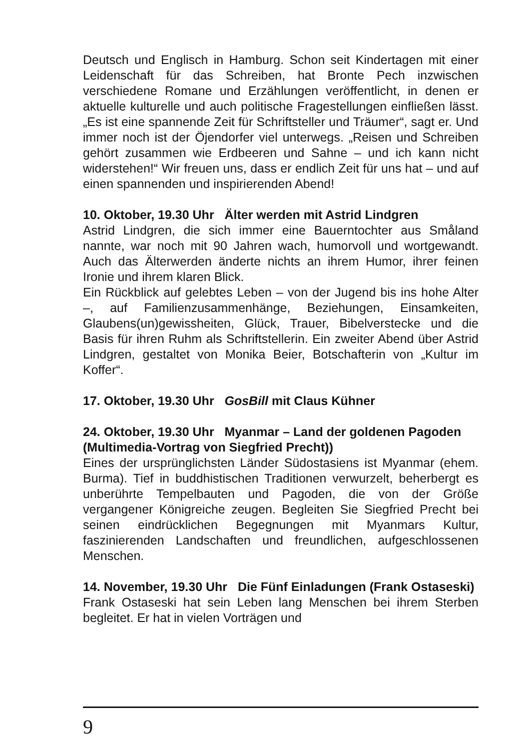Deutsch und Englisch in Hamburg. Schon seit Kindertagen mit einer Leidenschaft für das Schreiben, hat Bronte Pech inzwischen verschiedene Romane und Erzählungen veröffentlicht, in denen er aktuelle kulturelle und auch politische Fragestellungen einfließen lässt. „Es ist eine spannende Zeit für Schriftsteller und Träumer“, sagt er. Und immer noch ist der Öjendorfer viel unterwegs. „Reisen und Schreiben gehört zusammen wie Erdbeeren und Sahne – und ich kann nicht widerstehen!“ Wir freuen uns, dass er endlich Zeit für uns hat – und auf einen spannenden und inspirierenden Abend!
10. Oktober, 19.30 Uhr Älter werden mit Astrid Lindgren
Astrid Lindgren, die sich immer eine Bauerntochter aus Småland nannte, war noch mit 90 Jahren wach, humorvoll und wortgewandt. Auch das Älterwerden änderte nichts an ihrem Humor, ihrer feinen Ironie und ihrem klaren Blick.
Ein Rückblick auf gelebtes Leben – von der Jugend bis ins hohe Alter –, auf Familienzusammenhänge, Beziehungen, Einsamkeiten, Glaubens(un)gewissheiten, Glück, Trauer, Bibelverstecke und die Basis für ihren Ruhm als Schriftstellerin. Ein zweiter Abend über Astrid Lindgren, gestaltet von Monika Beier, Botschafterin von „Kultur im Koffer“.
17. Oktober, 19.30 Uhr GosBill mit Claus Kühner
24. Oktober, 19.30 Uhr Myanmar – Land der goldenen Pagoden (Multimedia-Vortrag von Siegfried Precht))
Eines der ursprünglichsten Länder Südostasiens ist Myanmar (ehem. Burma). Tief in buddhistischen Traditionen verwurzelt, beherbergt es unberührte Tempelbauten und Pagoden, die von der Größe vergangener Königreiche zeugen. Begleiten Sie Siegfried Precht bei seinen eindrücklichen Begegnungen mit Myanmars Kultur, faszinierenden Landschaften und freundlichen, aufgeschlossenen Menschen.
14. November, 19.30 Uhr Die Fünf Einladungen (Frank Ostaseski)
Frank Ostaseski hat sein Leben lang Menschen bei ihrem Sterben begleitet. Er hat in vielen Vorträgen und
9